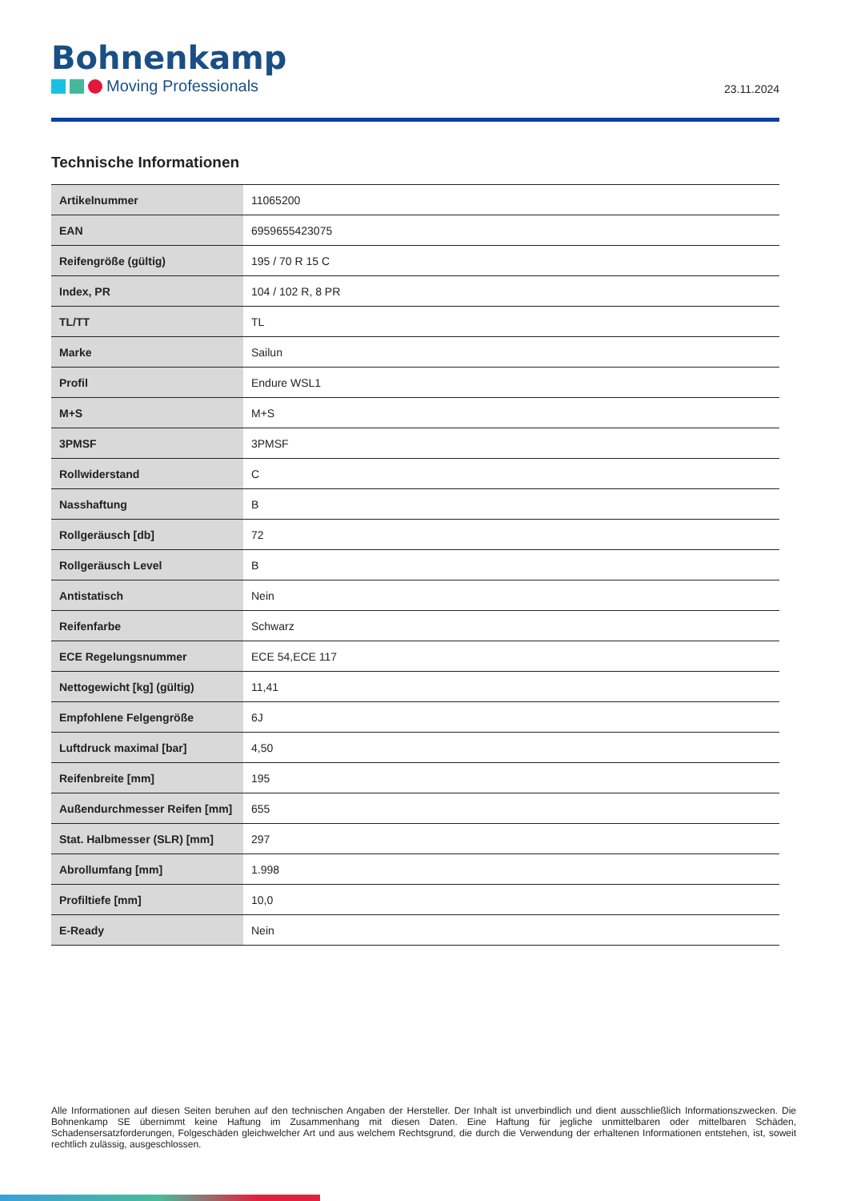Bohnenkamp
Moving Professionals
23.11.2024
Technische Informationen
| Artikelnummer | 11065200 |
| EAN | 6959655423075 |
| Reifengröße (gültig) | 195 / 70 R 15 C |
| Index, PR | 104 / 102 R, 8 PR |
| TL/TT | TL |
| Marke | Sailun |
| Profil | Endure WSL1 |
| M+S | M+S |
| 3PMSF | 3PMSF |
| Rollwiderstand | C |
| Nasshaftung | B |
| Rollgeräusch [db] | 72 |
| Rollgeräusch Level | B |
| Antistatisch | Nein |
| Reifenfarbe | Schwarz |
| ECE Regelungsnummer | ECE 54,ECE 117 |
| Nettogewicht [kg] (gültig) | 11,41 |
| Empfohlene Felgengröße | 6J |
| Luftdruck maximal [bar] | 4,50 |
| Reifenbreite [mm] | 195 |
| Außendurchmesser Reifen [mm] | 655 |
| Stat. Halbmesser (SLR) [mm] | 297 |
| Abrollumfang [mm] | 1.998 |
| Profiltiefe [mm] | 10,0 |
| E-Ready | Nein |
Alle Informationen auf diesen Seiten beruhen auf den technischen Angaben der Hersteller. Der Inhalt ist unverbindlich und dient ausschließlich Informationszwecken. Die Bohnenkamp SE übernimmt keine Haftung im Zusammenhang mit diesen Daten. Eine Haftung für jegliche unmittelbaren oder mittelbaren Schäden, Schadensersatzforderungen, Folgeschäden gleichwelcher Art und aus welchem Rechtsgrund, die durch die Verwendung der erhaltenen Informationen entstehen, ist, soweit rechtlich zulässig, ausgeschlossen.